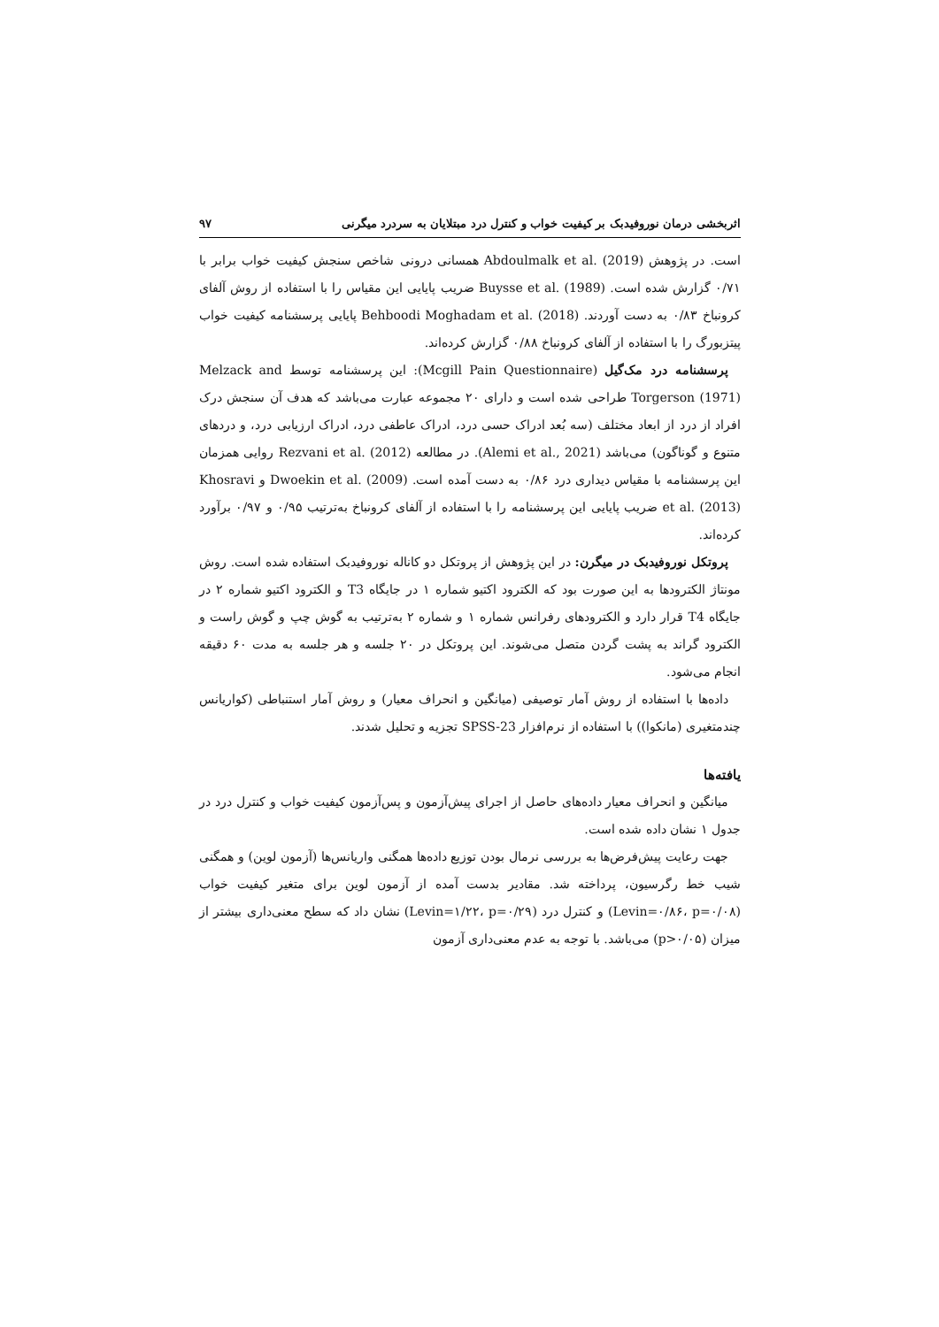اثربخشی درمان نوروفیدبک بر کیفیت خواب و کنترل درد مبتلایان به سردرد میگرنی ۹۷
است. در پژوهش Abdoulmalk et al. (2019) همسانی درونی شاخص سنجش کیفیت خواب برابر با ۰/۷۱ گزارش شده است. Buysse et al. (1989) ضریب پایایی این مقیاس را با استفاده از روش آلفای کرونباخ ۰/۸۳ به دست آوردند. Behboodi Moghadam et al. (2018) پایایی پرسشنامه کیفیت خواب پیتزبورگ را با استفاده از آلفای کرونباخ ۰/۸۸ گزارش کرده‌اند.
پرسشنامه درد مک‌گیل (Mcgill Pain Questionnaire): این پرسشنامه توسط Melzack and Torgerson (1971) طراحی شده است و دارای ۲۰ مجموعه عبارت می‌باشد که هدف آن سنجش درک افراد از درد از ابعاد مختلف (سه بُعد ادراک حسی درد، ادراک عاطفی درد، ادراک ارزیابی درد، و دردهای متنوع و گوناگون) می‌باشد (Alemi et al., 2021). در مطالعه Rezvani et al. (2012) روایی همزمان این پرسشنامه با مقیاس دیداری درد ۰/۸۶ به دست آمده است. Dwoekin et al. (2009) و Khosravi et al. (2013) ضریب پایایی این پرسشنامه را با استفاده از آلفای کرونباخ به‌ترتیب ۰/۹۵ و ۰/۹۷ برآورد کرده‌اند.
پروتکل نوروفیدبک در میگرن: در این پژوهش از پروتکل دو کاناله نوروفیدبک استفاده شده است. روش مونتاژ الکترودها به این صورت بود که الکترود اکتیو شماره ۱ در جایگاه T3 و الکترود اکتیو شماره ۲ در جایگاه T4 قرار دارد و الکترودهای رفرانس شماره ۱ و شماره ۲ به‌ترتیب به گوش چپ و گوش راست و الکترود گراند به پشت گردن متصل می‌شوند. این پروتکل در ۲۰ جلسه و هر جلسه به مدت ۶۰ دقیقه انجام می‌شود.
داده‌ها با استفاده از روش آمار توصیفی (میانگین و انحراف معیار) و روش آمار استنباطی (کواریانس چندمتغیری (مانکوا)) با استفاده از نرم‌افزار SPSS-23 تجزیه و تحلیل شدند.
یافته‌ها
میانگین و انحراف معیار داده‌های حاصل از اجرای پیش‌آزمون و پس‌آزمون کیفیت خواب و کنترل درد در جدول ۱ نشان داده شده است.
جهت رعایت پیش‌فرض‌ها به بررسی نرمال بودن توزیع داده‌ها همگنی واریانس‌ها (آزمون لوین) و همگنی شیب خط رگرسیون، پرداخته شد. مقادیر بدست آمده از آزمون لوین برای متغیر کیفیت خواب (Levin=۰/۸۶، p=۰/۰۸) و کنترل درد (Levin=۱/۲۲، p=۰/۲۹) نشان داد که سطح معنی‌داری بیشتر از میزان (p>۰/۰۵) می‌باشد. با توجه به عدم معنی‌داری آزمون